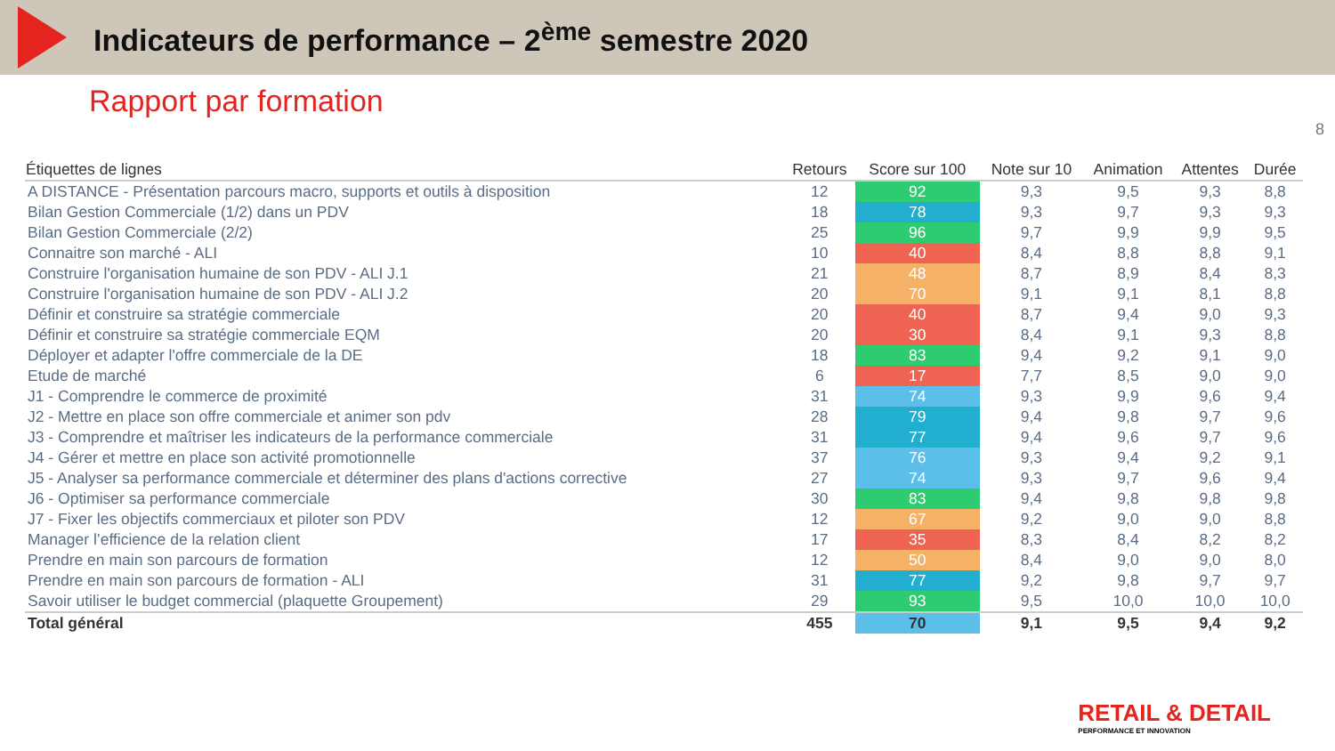Indicateurs de performance – 2<sup>ème</sup> semestre 2020
Rapport par formation
8
| Étiquettes de lignes | Retours | Score sur 100 | Note sur 10 | Animation | Attentes | Durée |
| --- | --- | --- | --- | --- | --- | --- |
| A DISTANCE - Présentation parcours macro, supports et outils à disposition | 12 | 92 | 9,3 | 9,5 | 9,3 | 8,8 |
| Bilan Gestion Commerciale (1/2) dans un PDV | 18 | 78 | 9,3 | 9,7 | 9,3 | 9,3 |
| Bilan Gestion Commerciale (2/2) | 25 | 96 | 9,7 | 9,9 | 9,9 | 9,5 |
| Connaitre son marché - ALI | 10 | 40 | 8,4 | 8,8 | 8,8 | 9,1 |
| Construire l'organisation humaine de son PDV - ALI J.1 | 21 | 48 | 8,7 | 8,9 | 8,4 | 8,3 |
| Construire l'organisation humaine de son PDV - ALI J.2 | 20 | 70 | 9,1 | 9,1 | 8,1 | 8,8 |
| Définir et construire sa stratégie commerciale | 20 | 40 | 8,7 | 9,4 | 9,0 | 9,3 |
| Définir et construire sa stratégie commerciale EQM | 20 | 30 | 8,4 | 9,1 | 9,3 | 8,8 |
| Déployer et adapter l'offre commerciale de la DE | 18 | 83 | 9,4 | 9,2 | 9,1 | 9,0 |
| Etude de marché | 6 | 17 | 7,7 | 8,5 | 9,0 | 9,0 |
| J1 - Comprendre le commerce de proximité | 31 | 74 | 9,3 | 9,9 | 9,6 | 9,4 |
| J2 - Mettre en place son offre commerciale et animer son pdv | 28 | 79 | 9,4 | 9,8 | 9,7 | 9,6 |
| J3 - Comprendre et maîtriser les indicateurs de la performance commerciale | 31 | 77 | 9,4 | 9,6 | 9,7 | 9,6 |
| J4 - Gérer et mettre en place son activité promotionnelle | 37 | 76 | 9,3 | 9,4 | 9,2 | 9,1 |
| J5 - Analyser sa performance commerciale et déterminer des plans d'actions corrective | 27 | 74 | 9,3 | 9,7 | 9,6 | 9,4 |
| J6 - Optimiser sa performance commerciale | 30 | 83 | 9,4 | 9,8 | 9,8 | 9,8 |
| J7 - Fixer les objectifs commerciaux et piloter son PDV | 12 | 67 | 9,2 | 9,0 | 9,0 | 8,8 |
| Manager l’efficience de la relation client | 17 | 35 | 8,3 | 8,4 | 8,2 | 8,2 |
| Prendre en main son parcours de formation | 12 | 50 | 8,4 | 9,0 | 9,0 | 8,0 |
| Prendre en main son parcours de formation - ALI | 31 | 77 | 9,2 | 9,8 | 9,7 | 9,7 |
| Savoir utiliser le budget commercial (plaquette Groupement) | 29 | 93 | 9,5 | 10,0 | 10,0 | 10,0 |
| Total général | 455 | 70 | 9,1 | 9,5 | 9,4 | 9,2 |
RETAIL & DETAIL
PERFORMANCE ET INNOVATION